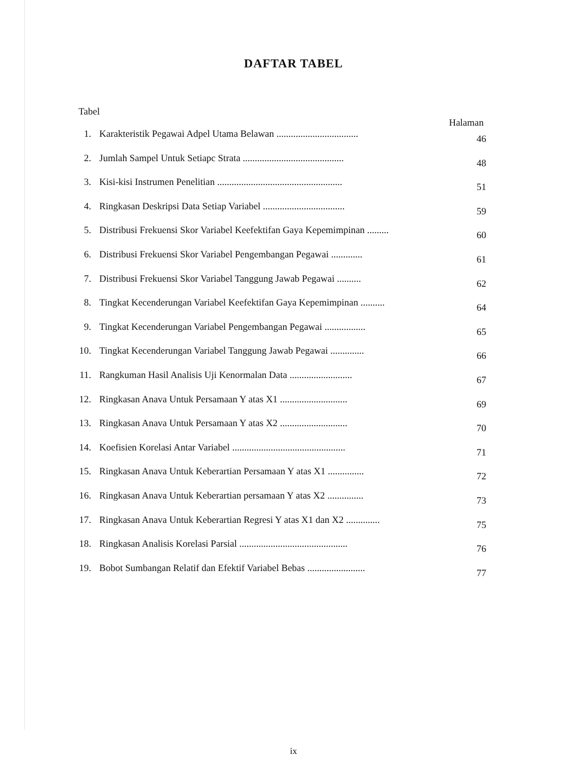DAFTAR TABEL
Tabel
Halaman
| 1. | Karakteristik Pegawai Adpel Utama Belawan .................................. | 46 |
| 2. | Jumlah Sampel Untuk Setiapc Strata .......................................... | 48 |
| 3. | Kisi-kisi Instrumen Penelitian .................................................... | 51 |
| 4. | Ringkasan Deskripsi Data Setiap Variabel .................................. | 59 |
| 5. | Distribusi Frekuensi Skor Variabel Keefektifan Gaya Kepemimpinan ......... | 60 |
| 6. | Distribusi Frekuensi Skor Variabel Pengembangan Pegawai ............. | 61 |
| 7. | Distribusi Frekuensi Skor Variabel Tanggung Jawab Pegawai .......... | 62 |
| 8. | Tingkat Kecenderungan Variabel Keefektifan Gaya Kepemimpinan .......... | 64 |
| 9. | Tingkat Kecenderungan Variabel Pengembangan Pegawai ................. | 65 |
| 10. | Tingkat Kecenderungan Variabel Tanggung Jawab Pegawai .............. | 66 |
| 11. | Rangkuman Hasil Analisis Uji Kenormalan Data .......................... | 67 |
| 12. | Ringkasan Anava Untuk Persamaan Y atas X1 ............................ | 69 |
| 13. | Ringkasan Anava Untuk Persamaan Y atas X2 ............................ | 70 |
| 14. | Koefisien Korelasi Antar Variabel ............................................... | 71 |
| 15. | Ringkasan Anava Untuk Keberartian Persamaan Y atas X1 ............... | 72 |
| 16. | Ringkasan Anava Untuk Keberartian persamaan Y atas X2 ............... | 73 |
| 17. | Ringkasan Anava Untuk Keberartian Regresi Y atas X1 dan X2 .............. | 75 |
| 18. | Ringkasan Analisis Korelasi Parsial ............................................. | 76 |
| 19. | Bobot Sumbangan Relatif dan Efektif Variabel Bebas ........................ | 77 |
ix